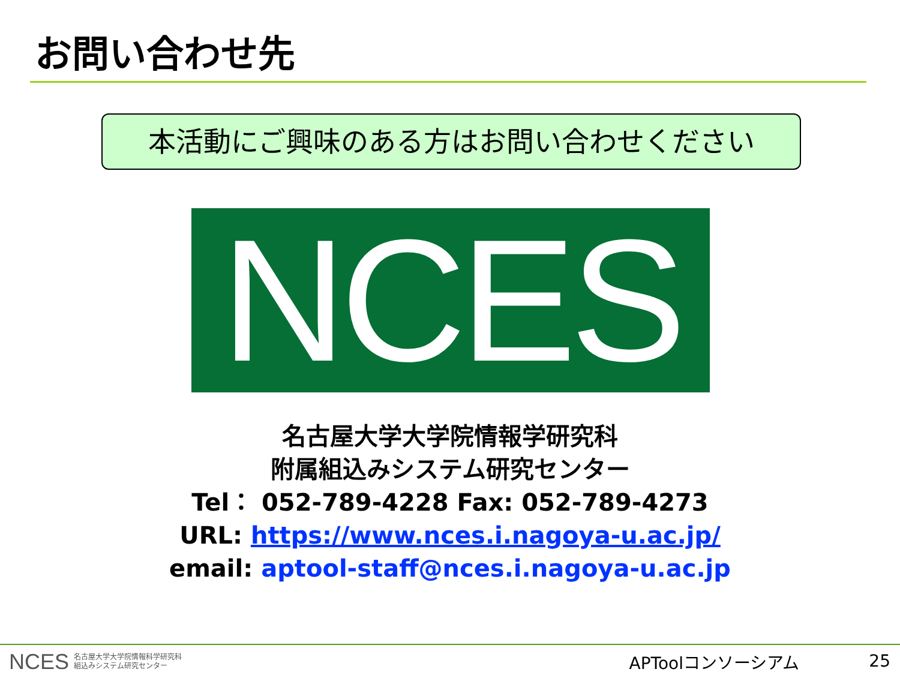お問い合わせ先
本活動にご興味のある方はお問い合わせください
NCES
名古屋大学大学院情報学研究科
附属組込みシステム研究センター
Tel： 052-789-4228 Fax: 052-789-4273
URL: https://www.nces.i.nagoya-u.ac.jp/
email: aptool-staff@nces.i.nagoya-u.ac.jp
NCES 名古屋大学大学院情報科学研究科
組込みシステム研究センター
APToolコンソーシアム 25